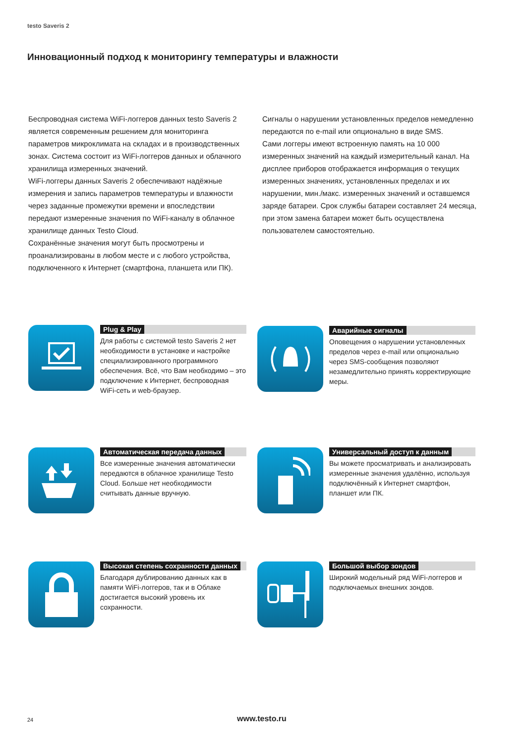testo Saveris 2
Инновационный подход к мониторингу температуры и влажности
Беспроводная система WiFi-логгеров данных testo Saveris 2 является современным решением для мониторинга параметров микроклимата на складах и в производственных зонах. Система состоит из WiFi-логгеров данных и облачного хранилища измеренных значений.
WiFi-логгеры данных Saveris 2 обеспечивают надёжные измерения и запись параметров температуры и влажности через заданные промежутки времени и впоследствии передают измеренные значения по WiFi-каналу в облачное хранилище данных Testo Cloud.
Сохранённые значения могут быть просмотрены и проанализированы в любом месте и с любого устройства, подключенного к Интернет (смартфона, планшета или ПК).
Сигналы о нарушении установленных пределов немедленно передаются по e-mail или опционально в виде SMS.
Сами логгеры имеют встроенную память на 10 000 измеренных значений на каждый измерительный канал. На дисплее приборов отображается информация о текущих измеренных значениях, установленных пределах и их нарушении, мин./макс. измеренных значений и оставшемся заряде батареи. Срок службы батареи составляет 24 месяца, при этом замена батареи может быть осуществлена пользователем самостоятельно.
Plug & Play
Для работы с системой testo Saveris 2 нет необходимости в установке и настройке специализированного программного обеспечения. Всё, что Вам необходимо – это подключение к Интернет, беспроводная WiFi-сеть и web-браузер.
Аварийные сигналы
Оповещения о нарушении установленных пределов через e-mail или опционально через SMS-сообщения позволяют незамедлительно принять корректирующие меры.
Автоматическая передача данных
Все измеренные значения автоматически передаются в облачное хранилище Testo Cloud. Больше нет необходимости считывать данные вручную.
Универсальный доступ к данным
Вы можете просматривать и анализировать измеренные значения удалённо, используя подключённый к Интернет смартфон, планшет или ПК.
Высокая степень сохранности данных
Благодаря дублированию данных как в памяти WiFi-логгеров, так и в Облаке достигается высокий уровень их сохранности.
Большой выбор зондов
Широкий модельный ряд WiFi-логгеров и подключаемых внешних зондов.
24 www.testo.ru